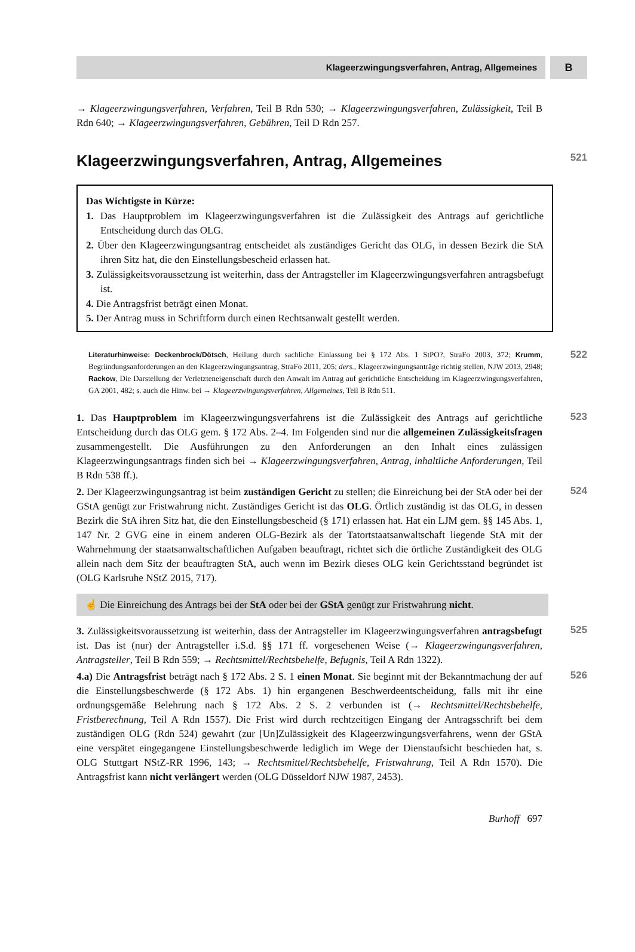Klageerzwingungsverfahren, Antrag, Allgemeines
B
→ Klageerzwingungsverfahren, Verfahren, Teil B Rdn 530; → Klageerzwingungsverfahren, Zulässigkeit, Teil B Rdn 640; → Klageerzwingungsverfahren, Gebühren, Teil D Rdn 257.
Klageerzwingungsverfahren, Antrag, Allgemeines
521
Das Wichtigste in Kürze:
1. Das Hauptproblem im Klageerzwingungsverfahren ist die Zulässigkeit des Antrags auf gerichtliche Entscheidung durch das OLG.
2. Über den Klageerzwingungsantrag entscheidet als zuständiges Gericht das OLG, in dessen Bezirk die StA ihren Sitz hat, die den Einstellungsbescheid erlassen hat.
3. Zulässigkeitsvoraussetzung ist weiterhin, dass der Antragsteller im Klageerzwingungsverfahren antragsbefugt ist.
4. Die Antragsfrist beträgt einen Monat.
5. Der Antrag muss in Schriftform durch einen Rechtsanwalt gestellt werden.
Literaturhinweise: Deckenbrock/Dötsch, Heilung durch sachliche Einlassung bei § 172 Abs. 1 StPO?, StraFo 2003, 372; Krumm, Begründungsanforderungen an den Klageerzwingungsantrag, StraFo 2011, 205; ders., Klageerzwingungsanträge richtig stellen, NJW 2013, 2948; Rackow, Die Darstellung der Verletzteneigenschaft durch den Anwalt im Antrag auf gerichtliche Entscheidung im Klageerzwingungsverfahren, GA 2001, 482; s. auch die Hinw. bei → Klageerzwingungsverfahren, Allgemeines, Teil B Rdn 511.
522
1. Das Hauptproblem im Klageerzwingungsverfahrens ist die Zulässigkeit des Antrags auf gerichtliche Entscheidung durch das OLG gem. § 172 Abs. 2–4. Im Folgenden sind nur die allgemeinen Zulässigkeitsfragen zusammengestellt. Die Ausführungen zu den Anforderungen an den Inhalt eines zulässigen Klageerzwingungsantrags finden sich bei → Klageerzwingungsverfahren, Antrag, inhaltliche Anforderungen, Teil B Rdn 538 ff.).
523
2. Der Klageerzwingungsantrag ist beim zuständigen Gericht zu stellen; die Einreichung bei der StA oder bei der GStA genügt zur Fristwahrung nicht. Zuständiges Gericht ist das OLG. Örtlich zuständig ist das OLG, in dessen Bezirk die StA ihren Sitz hat, die den Einstellungsbescheid (§ 171) erlassen hat. Hat ein LJM gem. §§ 145 Abs. 1, 147 Nr. 2 GVG eine in einem anderen OLG-Bezirk als der Tatortstaatsanwaltschaft liegende StA mit der Wahrnehmung der staatsanwaltschaftlichen Aufgaben beauftragt, richtet sich die örtliche Zuständigkeit des OLG allein nach dem Sitz der beauftragten StA, auch wenn im Bezirk dieses OLG kein Gerichtsstand begründet ist (OLG Karlsruhe NStZ 2015, 717).
524
☝ Die Einreichung des Antrags bei der StA oder bei der GStA genügt zur Fristwahrung nicht.
3. Zulässigkeitsvoraussetzung ist weiterhin, dass der Antragsteller im Klageerzwingungsverfahren antragsbefugt ist. Das ist (nur) der Antragsteller i.S.d. §§ 171 ff. vorgesehenen Weise (→ Klageerzwingungsverfahren, Antragsteller, Teil B Rdn 559; → Rechtsmittel/Rechtsbehelfe, Befugnis, Teil A Rdn 1322).
525
4.a) Die Antragsfrist beträgt nach § 172 Abs. 2 S. 1 einen Monat. Sie beginnt mit der Bekanntmachung der auf die Einstellungsbeschwerde (§ 172 Abs. 1) hin ergangenen Beschwerdeentscheidung, falls mit ihr eine ordnungsgemäße Belehrung nach § 172 Abs. 2 S. 2 verbunden ist (→ Rechtsmittel/Rechtsbehelfe, Fristberechnung, Teil A Rdn 1557). Die Frist wird durch rechtzeitigen Eingang der Antragsschrift bei dem zuständigen OLG (Rdn 524) gewahrt (zur [Un]Zulässigkeit des Klageerzwingungsverfahrens, wenn der GStA eine verspätet eingegangene Einstellungsbeschwerde lediglich im Wege der Dienstaufsicht beschieden hat, s. OLG Stuttgart NStZ-RR 1996, 143; → Rechtsmittel/Rechtsbehelfe, Fristwahrung, Teil A Rdn 1570). Die Antragsfrist kann nicht verlängert werden (OLG Düsseldorf NJW 1987, 2453).
526
Burhoff 697